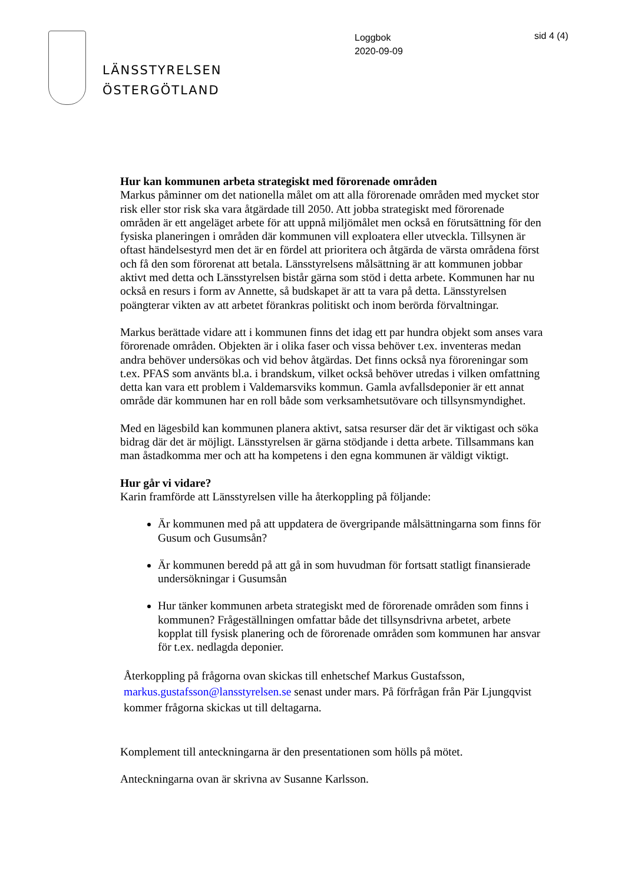LÄNSSTYRELSEN
ÖSTERGÖTLAND
Loggbok
2020-09-09
sid 4 (4)
Hur kan kommunen arbeta strategiskt med förorenade områden
Markus påminner om det nationella målet om att alla förorenade områden med mycket stor risk eller stor risk ska vara åtgärdade till 2050. Att jobba strategiskt med förorenade områden är ett angeläget arbete för att uppnå miljömålet men också en förutsättning för den fysiska planeringen i områden där kommunen vill exploatera eller utveckla. Tillsynen är oftast händelsestyrd men det är en fördel att prioritera och åtgärda de värsta områdena först och få den som förorenat att betala. Länsstyrelsens målsättning är att kommunen jobbar aktivt med detta och Länsstyrelsen bistår gärna som stöd i detta arbete. Kommunen har nu också en resurs i form av Annette, så budskapet är att ta vara på detta. Länsstyrelsen poängterar vikten av att arbetet förankras politiskt och inom berörda förvaltningar.
Markus berättade vidare att i kommunen finns det idag ett par hundra objekt som anses vara förorenade områden. Objekten är i olika faser och vissa behöver t.ex. inventeras medan andra behöver undersökas och vid behov åtgärdas. Det finns också nya föroreningar som t.ex. PFAS som använts bl.a. i brandskum, vilket också behöver utredas i vilken omfattning detta kan vara ett problem i Valdemarsviks kommun. Gamla avfallsdeponier är ett annat område där kommunen har en roll både som verksamhetsutövare och tillsynsmyndighet.
Med en lägesbild kan kommunen planera aktivt, satsa resurser där det är viktigast och söka bidrag där det är möjligt. Länsstyrelsen är gärna stödjande i detta arbete. Tillsammans kan man åstadkomma mer och att ha kompetens i den egna kommunen är väldigt viktigt.
Hur går vi vidare?
Karin framförde att Länsstyrelsen ville ha återkoppling på följande:
Är kommunen med på att uppdatera de övergripande målsättningarna som finns för Gusum och Gusumsån?
Är kommunen beredd på att gå in som huvudman för fortsatt statligt finansierade undersökningar i Gusumsån
Hur tänker kommunen arbeta strategiskt med de förorenade områden som finns i kommunen? Frågeställningen omfattar både det tillsynsdrivna arbetet, arbete kopplat till fysisk planering och de förorenade områden som kommunen har ansvar för t.ex. nedlagda deponier.
Återkoppling på frågorna ovan skickas till enhetschef Markus Gustafsson, markus.gustafsson@lansstyrelsen.se senast under mars. På förfrågan från Pär Ljungqvist kommer frågorna skickas ut till deltagarna.
Komplement till anteckningarna är den presentationen som hölls på mötet.
Anteckningarna ovan är skrivna av Susanne Karlsson.